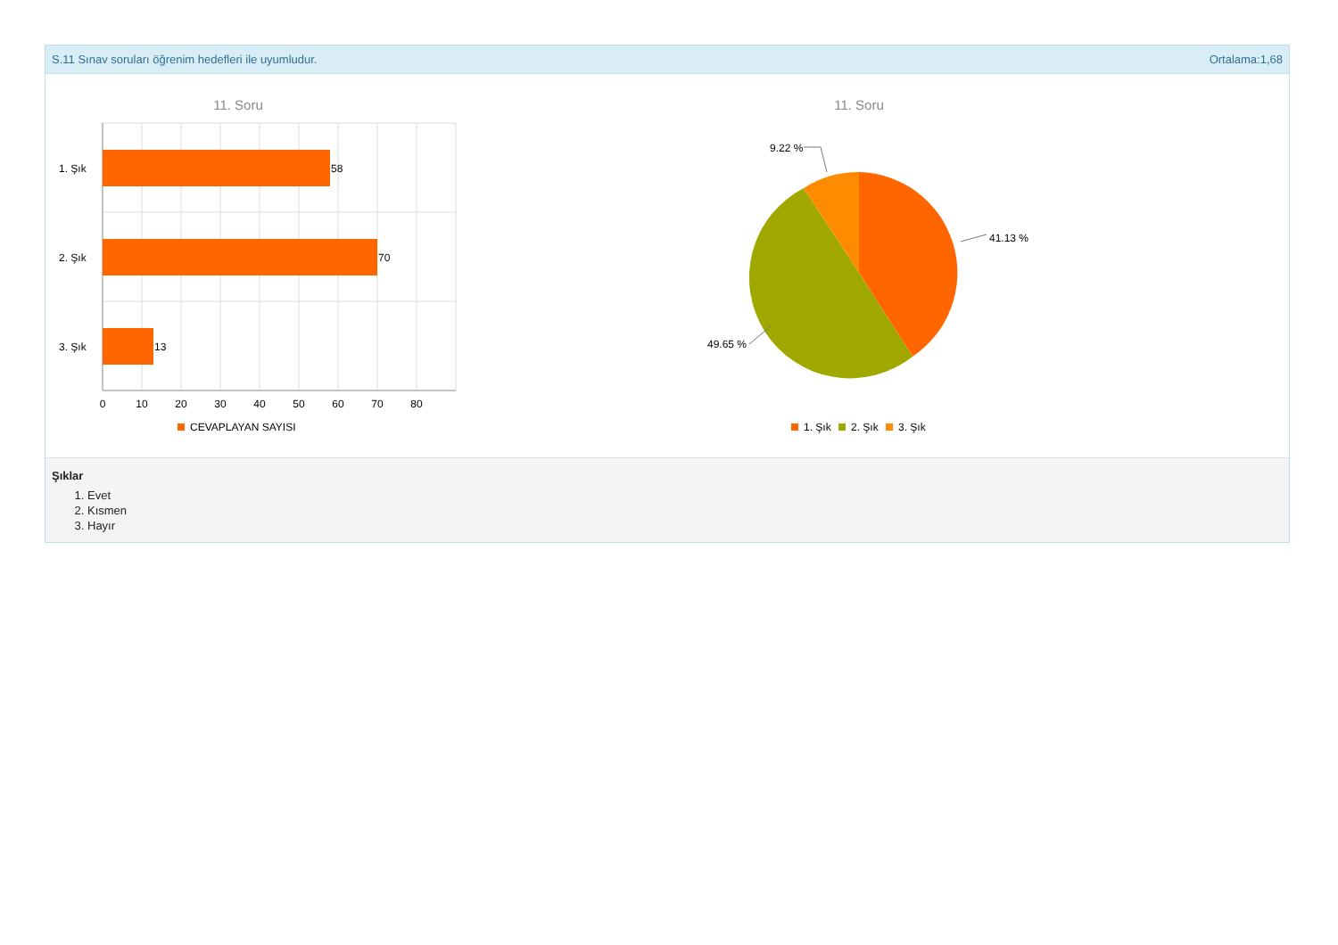S.11 Sınav soruları öğrenim hedefleri ile uyumludur. Ortalama:1,68
11. Soru
58
70
13
1. Şık
2. Şık
3. Şık
0
10
20
30
40
50
60
70
80
CEVAPLAYAN SAYISI
11. Soru
9.22 %
41.13 %
49.65 %
1. Şık
2. Şık
3. Şık
Şıklar
1. Evet
2. Kısmen
3. Hayır